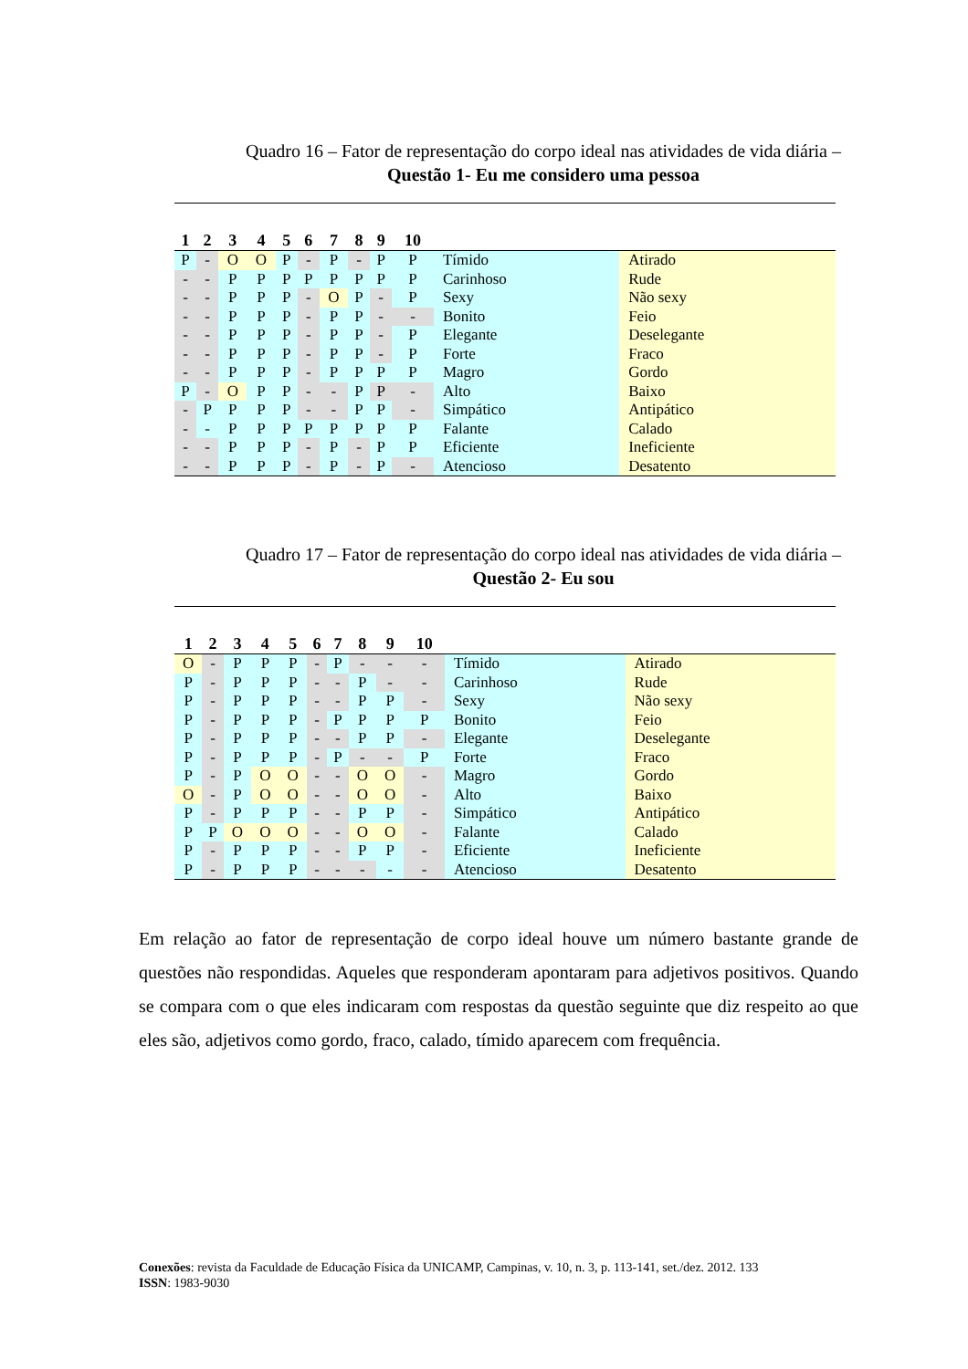Quadro 16 – Fator de representação do corpo ideal nas atividades de vida diária –
Questão 1- Eu me considero uma pessoa
| 1 | 2 | 3 | 4 | 5 | 6 | 7 | 8 | 9 | 10 | | |
| --- | --- | --- | --- | --- | --- | --- | --- | --- | --- | --- | --- |
| P | - | O | O | P | - | P | - | P | P | Tímido | Atirado |
| - | - | P | P | P | P | P | P | P | P | Carinhoso | Rude |
| - | - | P | P | P | - | O | P | - | P | Sexy | Não sexy |
| - | - | P | P | P | - | P | P | - | - | Bonito | Feio |
| - | - | P | P | P | - | P | P | - | P | Elegante | Deselegante |
| - | - | P | P | P | - | P | P | - | P | Forte | Fraco |
| - | - | P | P | P | - | P | P | P | P | Magro | Gordo |
| P | - | O | P | P | - | - | P | P | - | Alto | Baixo |
| - | P | P | P | P | - | - | P | P | - | Simpático | Antipático |
| - | - | P | P | P | P | P | P | P | P | Falante | Calado |
| - | - | P | P | P | - | P | - | P | P | Eficiente | Ineficiente |
| - | - | P | P | P | - | P | - | P | - | Atencioso | Desatento |
Quadro 17 – Fator de representação do corpo ideal nas atividades de vida diária –
Questão 2- Eu sou
| 1 | 2 | 3 | 4 | 5 | 6 | 7 | 8 | 9 | 10 | | |
| --- | --- | --- | --- | --- | --- | --- | --- | --- | --- | --- | --- |
| O | - | P | P | P | - | P | - | - | - | Tímido | Atirado |
| P | - | P | P | P | - | - | P | - | - | Carinhoso | Rude |
| P | - | P | P | P | - | - | P | P | - | Sexy | Não sexy |
| P | - | P | P | P | - | P | P | P | P | Bonito | Feio |
| P | - | P | P | P | - | - | P | P | - | Elegante | Deselegante |
| P | - | P | P | P | - | P | - | - | P | Forte | Fraco |
| P | - | P | O | O | - | - | O | O | - | Magro | Gordo |
| O | - | P | O | O | - | - | O | O | - | Alto | Baixo |
| P | - | P | P | P | - | - | P | P | - | Simpático | Antipático |
| P | P | O | O | O | - | - | O | O | - | Falante | Calado |
| P | - | P | P | P | - | - | P | P | - | Eficiente | Ineficiente |
| P | - | P | P | P | - | - | - | - | - | Atencioso | Desatento |
Em relação ao fator de representação de corpo ideal houve um número bastante grande de questões não respondidas. Aqueles que responderam apontaram para adjetivos positivos. Quando se compara com o que eles indicaram com respostas da questão seguinte que diz respeito ao que eles são, adjetivos como gordo, fraco, calado, tímido aparecem com frequência.
Conexões: revista da Faculdade de Educação Física da UNICAMP, Campinas, v. 10, n. 3, p. 113-141, set./dez. 2012. 133
ISSN: 1983-9030